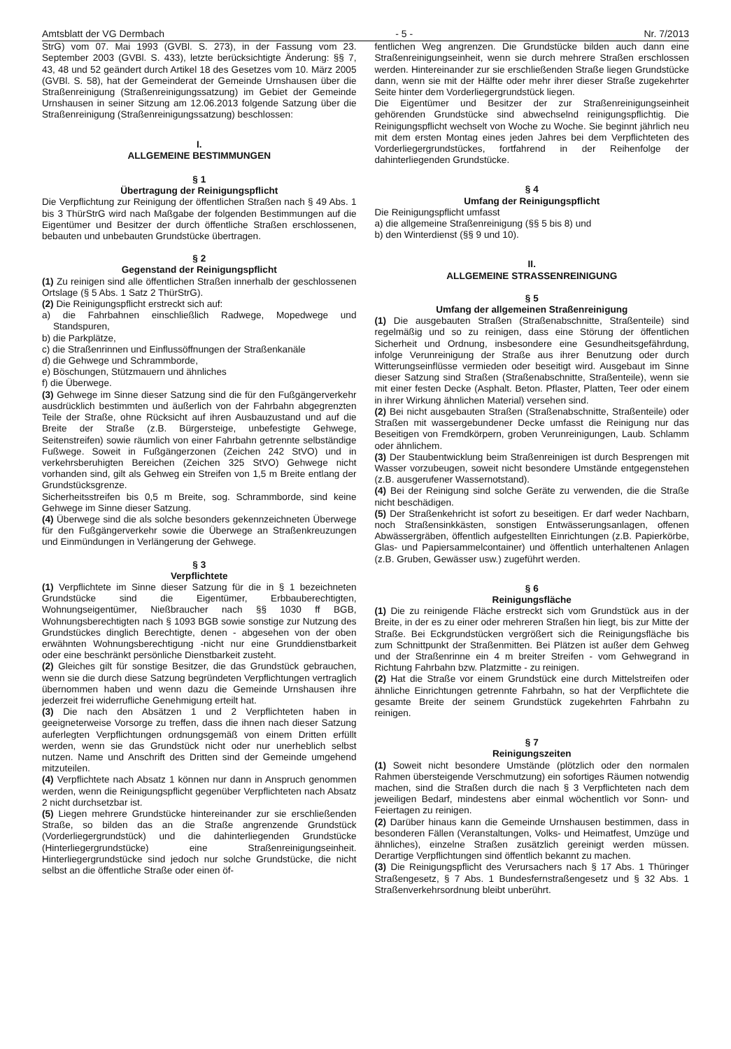Amtsblatt der VG Dermbach - 5 - Nr. 7/2013
StrG) vom 07. Mai 1993 (GVBl. S. 273), in der Fassung vom 23. September 2003 (GVBl. S. 433), letzte berücksichtigte Änderung: §§ 7, 43, 48 und 52 geändert durch Artikel 18 des Gesetzes vom 10. März 2005 (GVBl. S. 58), hat der Gemeinderat der Gemeinde Urnshausen über die Straßenreinigung (Straßenreinigungssatzung) im Gebiet der Gemeinde Urnshausen in seiner Sitzung am 12.06.2013 folgende Satzung über die Straßenreinigung (Straßenreinigungssatzung) beschlossen:
I.
ALLGEMEINE BESTIMMUNGEN
§ 1
Übertragung der Reinigungspflicht
Die Verpflichtung zur Reinigung der öffentlichen Straßen nach § 49 Abs. 1 bis 3 ThürStrG wird nach Maßgabe der folgenden Bestimmungen auf die Eigentümer und Besitzer der durch öffentliche Straßen erschlossenen, bebauten und unbebauten Grundstücke übertragen.
§ 2
Gegenstand der Reinigungspflicht
(1) Zu reinigen sind alle öffentlichen Straßen innerhalb der geschlossenen Ortslage (§ 5 Abs. 1 Satz 2 ThürStrG).
(2) Die Reinigungspflicht erstreckt sich auf:
a) die Fahrbahnen einschließlich Radwege, Mopedwege und Standspuren,
b) die Parkplätze,
c) die Straßenrinnen und Einflussöffnungen der Straßenkanäle
d) die Gehwege und Schrammborde,
e) Böschungen, Stützmauern und ähnliches
f) die Überwege.
(3) Gehwege im Sinne dieser Satzung sind die für den Fußgängerverkehr ausdrücklich bestimmten und äußerlich von der Fahrbahn abgegrenzten Teile der Straße, ohne Rücksicht auf ihren Ausbauzustand und auf die Breite der Straße (z.B. Bürgersteige, unbefestigte Gehwege, Seitenstreifen) sowie räumlich von einer Fahrbahn getrennte selbständige Fußwege. Soweit in Fußgängerzonen (Zeichen 242 StVO) und in verkehrsberuhigten Bereichen (Zeichen 325 StVO) Gehwege nicht vorhanden sind, gilt als Gehweg ein Streifen von 1,5 m Breite entlang der Grundstücksgrenze.
Sicherheitsstreifen bis 0,5 m Breite, sog. Schrammborde, sind keine Gehwege im Sinne dieser Satzung.
(4) Überwege sind die als solche besonders gekennzeichneten Überwege für den Fußgängerverkehr sowie die Überwege an Straßenkreuzungen und Einmündungen in Verlängerung der Gehwege.
§ 3
Verpflichtete
(1) Verpflichtete im Sinne dieser Satzung für die in § 1 bezeichneten Grundstücke sind die Eigentümer, Erbbauberechtigten, Wohnungseigentümer, Nießbraucher nach §§ 1030 ff BGB, Wohnungsberechtigten nach § 1093 BGB sowie sonstige zur Nutzung des Grundstückes dinglich Berechtigte, denen - abgesehen von der oben erwähnten Wohnungsberechtigung -nicht nur eine Grunddienstbarkeit oder eine beschränkt persönliche Dienstbarkeit zusteht.
(2) Gleiches gilt für sonstige Besitzer, die das Grundstück gebrauchen, wenn sie die durch diese Satzung begründeten Verpflichtungen vertraglich übernommen haben und wenn dazu die Gemeinde Urnshausen ihre jederzeit frei widerrufliche Genehmigung erteilt hat.
(3) Die nach den Absätzen 1 und 2 Verpflichteten haben in geeigneterweise Vorsorge zu treffen, dass die ihnen nach dieser Satzung auferlegten Verpflichtungen ordnungsgemäß von einem Dritten erfüllt werden, wenn sie das Grundstück nicht oder nur unerheblich selbst nutzen. Name und Anschrift des Dritten sind der Gemeinde umgehend mitzuteilen.
(4) Verpflichtete nach Absatz 1 können nur dann in Anspruch genommen werden, wenn die Reinigungspflicht gegenüber Verpflichteten nach Absatz 2 nicht durchsetzbar ist.
(5) Liegen mehrere Grundstücke hintereinander zur sie erschließenden Straße, so bilden das an die Straße angrenzende Grundstück (Vorderliegergrundstück) und die dahinterliegenden Grundstücke (Hinterliegergrundstücke) eine Straßenreinigungseinheit. Hinterliegergrundstücke sind jedoch nur solche Grundstücke, die nicht selbst an die öffentliche Straße oder einen öf-
fentlichen Weg angrenzen. Die Grundstücke bilden auch dann eine Straßenreinigungseinheit, wenn sie durch mehrere Straßen erschlossen werden. Hintereinander zur sie erschließenden Straße liegen Grundstücke dann, wenn sie mit der Hälfte oder mehr ihrer dieser Straße zugekehrter Seite hinter dem Vorderliegergrundstück liegen.
Die Eigentümer und Besitzer der zur Straßenreinigungseinheit gehörenden Grundstücke sind abwechselnd reinigungspflichtig. Die Reinigungspflicht wechselt von Woche zu Woche. Sie beginnt jährlich neu mit dem ersten Montag eines jeden Jahres bei dem Verpflichteten des Vorderliegergrundstückes, fortfahrend in der Reihenfolge der dahinterliegenden Grundstücke.
§ 4
Umfang der Reinigungspflicht
Die Reinigungspflicht umfasst
a) die allgemeine Straßenreinigung (§§ 5 bis 8) und
b) den Winterdienst (§§ 9 und 10).
II.
ALLGEMEINE STRASSENREINIGUNG
§ 5
Umfang der allgemeinen Straßenreinigung
(1) Die ausgebauten Straßen (Straßenabschnitte, Straßenteile) sind regelmäßig und so zu reinigen, dass eine Störung der öffentlichen Sicherheit und Ordnung, insbesondere eine Gesundheitsgefährdung, infolge Verunreinigung der Straße aus ihrer Benutzung oder durch Witterungseinflüsse vermieden oder beseitigt wird. Ausgebaut im Sinne dieser Satzung sind Straßen (Straßenabschnitte, Straßenteile), wenn sie mit einer festen Decke (Asphalt. Beton. Pflaster, Platten, Teer oder einem in ihrer Wirkung ähnlichen Material) versehen sind.
(2) Bei nicht ausgebauten Straßen (Straßenabschnitte, Straßenteile) oder Straßen mit wassergebundener Decke umfasst die Reinigung nur das Beseitigen von Fremdkörpern, groben Verunreinigungen, Laub. Schlamm oder ähnlichem.
(3) Der Staubentwicklung beim Straßenreinigen ist durch Besprengen mit Wasser vorzubeugen, soweit nicht besondere Umstände entgegenstehen (z.B. ausgerufener Wassernotstand).
(4) Bei der Reinigung sind solche Geräte zu verwenden, die die Straße nicht beschädigen.
(5) Der Straßenkehricht ist sofort zu beseitigen. Er darf weder Nachbarn, noch Straßensinkkästen, sonstigen Entwässerungsanlagen, offenen Abwässergräben, öffentlich aufgestellten Einrichtungen (z.B. Papierkörbe, Glas- und Papiersammelcontainer) und öffentlich unterhaltenen Anlagen (z.B. Gruben, Gewässer usw.) zugeführt werden.
§ 6
Reinigungsfläche
(1) Die zu reinigende Fläche erstreckt sich vom Grundstück aus in der Breite, in der es zu einer oder mehreren Straßen hin liegt, bis zur Mitte der Straße. Bei Eckgrundstücken vergrößert sich die Reinigungsfläche bis zum Schnittpunkt der Straßenmitten. Bei Plätzen ist außer dem Gehweg und der Straßenrinne ein 4 m breiter Streifen - vom Gehwegrand in Richtung Fahrbahn bzw. Platzmitte - zu reinigen.
(2) Hat die Straße vor einem Grundstück eine durch Mittelstreifen oder ähnliche Einrichtungen getrennte Fahrbahn, so hat der Verpflichtete die gesamte Breite der seinem Grundstück zugekehrten Fahrbahn zu reinigen.
§ 7
Reinigungszeiten
(1) Soweit nicht besondere Umstände (plötzlich oder den normalen Rahmen übersteigende Verschmutzung) ein sofortiges Räumen notwendig machen, sind die Straßen durch die nach § 3 Verpflichteten nach dem jeweiligen Bedarf, mindestens aber einmal wöchentlich vor Sonn- und Feiertagen zu reinigen.
(2) Darüber hinaus kann die Gemeinde Urnshausen bestimmen, dass in besonderen Fällen (Veranstaltungen, Volks- und Heimatfest, Umzüge und ähnliches), einzelne Straßen zusätzlich gereinigt werden müssen. Derartige Verpflichtungen sind öffentlich bekannt zu machen.
(3) Die Reinigungspflicht des Verursachers nach § 17 Abs. 1 Thüringer Straßengesetz, § 7 Abs. 1 Bundesfernstraßengesetz und § 32 Abs. 1 Straßenverkehrsordnung bleibt unberührt.